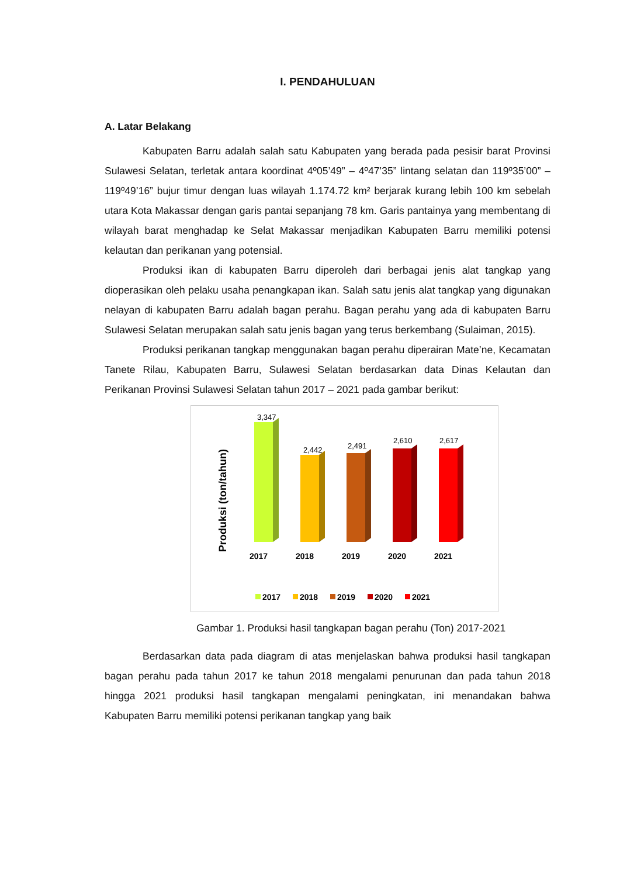I. PENDAHULUAN
A. Latar Belakang
Kabupaten Barru adalah salah satu Kabupaten yang berada pada pesisir barat Provinsi Sulawesi Selatan, terletak antara koordinat 4º05’49” – 4º47’35” lintang selatan dan 119º35’00” – 119º49’16” bujur timur dengan luas wilayah 1.174.72 km² berjarak kurang lebih 100 km sebelah utara Kota Makassar dengan garis pantai sepanjang 78 km. Garis pantainya yang membentang di wilayah barat menghadap ke Selat Makassar menjadikan Kabupaten Barru memiliki potensi kelautan dan perikanan yang potensial.
Produksi ikan di kabupaten Barru diperoleh dari berbagai jenis alat tangkap yang dioperasikan oleh pelaku usaha penangkapan ikan. Salah satu jenis alat tangkap yang digunakan nelayan di kabupaten Barru adalah bagan perahu. Bagan perahu yang ada di kabupaten Barru Sulawesi Selatan merupakan salah satu jenis bagan yang terus berkembang (Sulaiman, 2015).
Produksi perikanan tangkap menggunakan bagan perahu diperairan Mate’ne, Kecamatan Tanete Rilau, Kabupaten Barru, Sulawesi Selatan berdasarkan data Dinas Kelautan dan Perikanan Provinsi Sulawesi Selatan tahun 2017 – 2021 pada gambar berikut:
Produksi (ton/tahun)
3,347
2,442
2,491
2,610
2,617
2017
2018
2019
2020
2021
2017
2018
2019
2020
2021
Gambar 1. Produksi hasil tangkapan bagan perahu (Ton) 2017-2021
Berdasarkan data pada diagram di atas menjelaskan bahwa produksi hasil tangkapan bagan perahu pada tahun 2017 ke tahun 2018 mengalami penurunan dan pada tahun 2018 hingga 2021 produksi hasil tangkapan mengalami peningkatan, ini menandakan bahwa Kabupaten Barru memiliki potensi perikanan tangkap yang baik